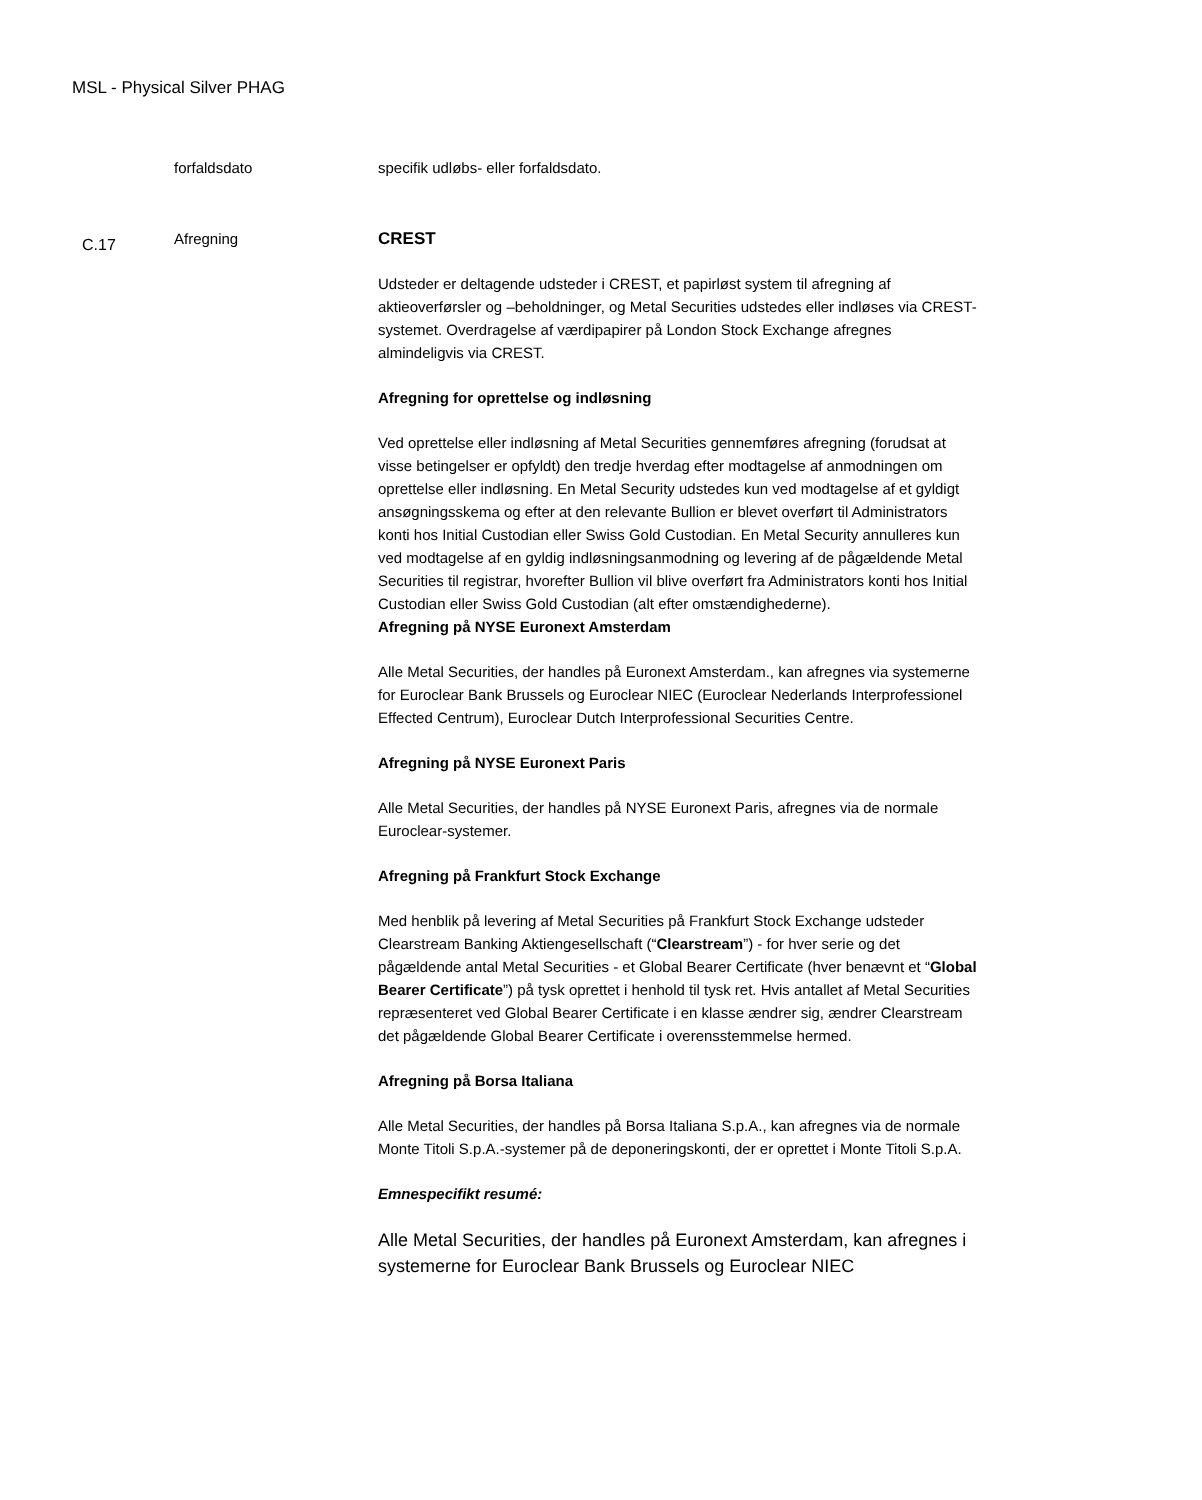MSL - Physical Silver PHAG
forfaldsdato specifik udløbs- eller forfaldsdato.
C.17
Afregning CREST
Udsteder er deltagende udsteder i CREST, et papirløst system til afregning af aktieoverførsler og –beholdninger, og Metal Securities udstedes eller indløses via CREST-systemet. Overdragelse af værdipapirer på London Stock Exchange afregnes almindeligvis via CREST.
Afregning for oprettelse og indløsning
Ved oprettelse eller indløsning af Metal Securities gennemføres afregning (forudsat at visse betingelser er opfyldt) den tredje hverdag efter modtagelse af anmodningen om oprettelse eller indløsning. En Metal Security udstedes kun ved modtagelse af et gyldigt ansøgningsskema og efter at den relevante Bullion er blevet overført til Administrators konti hos Initial Custodian eller Swiss Gold Custodian. En Metal Security annulleres kun ved modtagelse af en gyldig indløsningsanmodning og levering af de pågældende Metal Securities til registrar, hvorefter Bullion vil blive overført fra Administrators konti hos Initial Custodian eller Swiss Gold Custodian (alt efter omstændighederne).
Afregning på NYSE Euronext Amsterdam
Alle Metal Securities, der handles på Euronext Amsterdam., kan afregnes via systemerne for Euroclear Bank Brussels og Euroclear NIEC (Euroclear Nederlands Interprofessionel Effected Centrum), Euroclear Dutch Interprofessional Securities Centre.
Afregning på NYSE Euronext Paris
Alle Metal Securities, der handles på NYSE Euronext Paris, afregnes via de normale Euroclear-systemer.
Afregning på Frankfurt Stock Exchange
Med henblik på levering af Metal Securities på Frankfurt Stock Exchange udsteder Clearstream Banking Aktiengesellschaft (“Clearstream”) - for hver serie og det pågældende antal Metal Securities - et Global Bearer Certificate (hver benævnt et “Global Bearer Certificate”) på tysk oprettet i henhold til tysk ret. Hvis antallet af Metal Securities repræsenteret ved Global Bearer Certificate i en klasse ændrer sig, ændrer Clearstream det pågældende Global Bearer Certificate i overensstemmelse hermed.
Afregning på Borsa Italiana
Alle Metal Securities, der handles på Borsa Italiana S.p.A., kan afregnes via de normale Monte Titoli S.p.A.-systemer på de deponeringskonti, der er oprettet i Monte Titoli S.p.A.
Emnespecifikt resumé:
Alle Metal Securities, der handles på Euronext Amsterdam, kan afregnes i systemerne for Euroclear Bank Brussels og Euroclear NIEC